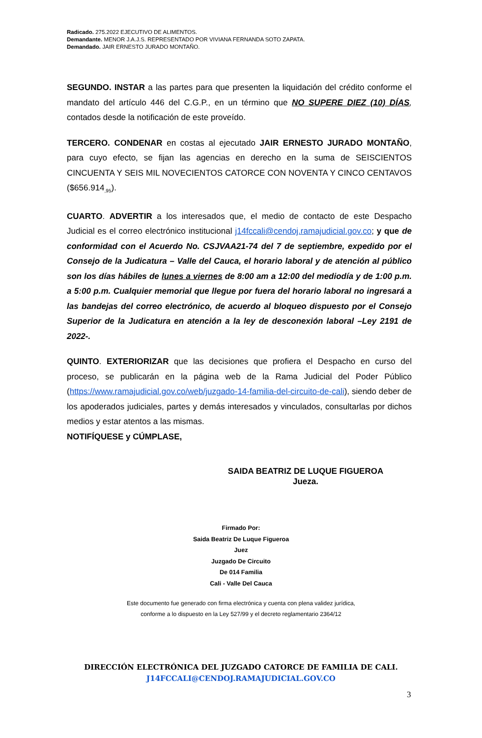Radicado. 275.2022 EJECUTIVO DE ALIMENTOS.
Demandante. MENOR J.A.J.S. REPRESENTADO POR VIVIANA FERNANDA SOTO ZAPATA.
Demandado. JAIR ERNESTO JURADO MONTAÑO.
SEGUNDO. INSTAR a las partes para que presenten la liquidación del crédito conforme el mandato del artículo 446 del C.G.P., en un término que NO SUPERE DIEZ (10) DÍAS, contados desde la notificación de este proveído.
TERCERO. CONDENAR en costas al ejecutado JAIR ERNESTO JURADO MONTAÑO, para cuyo efecto, se fijan las agencias en derecho en la suma de SEISCIENTOS CINCUENTA Y SEIS MIL NOVECIENTOS CATORCE CON NOVENTA Y CINCO CENTAVOS ($656.914<sub>,95</sub>).
CUARTO. ADVERTIR a los interesados que, el medio de contacto de este Despacho Judicial es el correo electrónico institucional j14fccali@cendoj.ramajudicial.gov.co; y que de conformidad con el Acuerdo No. CSJVAA21-74 del 7 de septiembre, expedido por el Consejo de la Judicatura – Valle del Cauca, el horario laboral y de atención al público son los días hábiles de lunes a viernes de 8:00 am a 12:00 del mediodía y de 1:00 p.m. a 5:00 p.m. Cualquier memorial que llegue por fuera del horario laboral no ingresará a las bandejas del correo electrónico, de acuerdo al bloqueo dispuesto por el Consejo Superior de la Judicatura en atención a la ley de desconexión laboral –Ley 2191 de 2022-.
QUINTO. EXTERIORIZAR que las decisiones que profiera el Despacho en curso del proceso, se publicarán en la página web de la Rama Judicial del Poder Público (https://www.ramajudicial.gov.co/web/juzgado-14-familia-del-circuito-de-cali), siendo deber de los apoderados judiciales, partes y demás interesados y vinculados, consultarlas por dichos medios y estar atentos a las mismas.
NOTIFÍQUESE y CÚMPLASE,
SAIDA BEATRIZ DE LUQUE FIGUEROA
Jueza.
Firmado Por:
Saida Beatriz De Luque Figueroa
Juez
Juzgado De Circuito
De 014 Familia
Cali - Valle Del Cauca
Este documento fue generado con firma electrónica y cuenta con plena validez jurídica,
conforme a lo dispuesto en la Ley 527/99 y el decreto reglamentario 2364/12
DIRECCIÓN ELECTRÓNICA DEL JUZGADO CATORCE DE FAMILIA DE CALI.
J14FCCALI@CENDOJ.RAMAJUDICIAL.GOV.CO
3